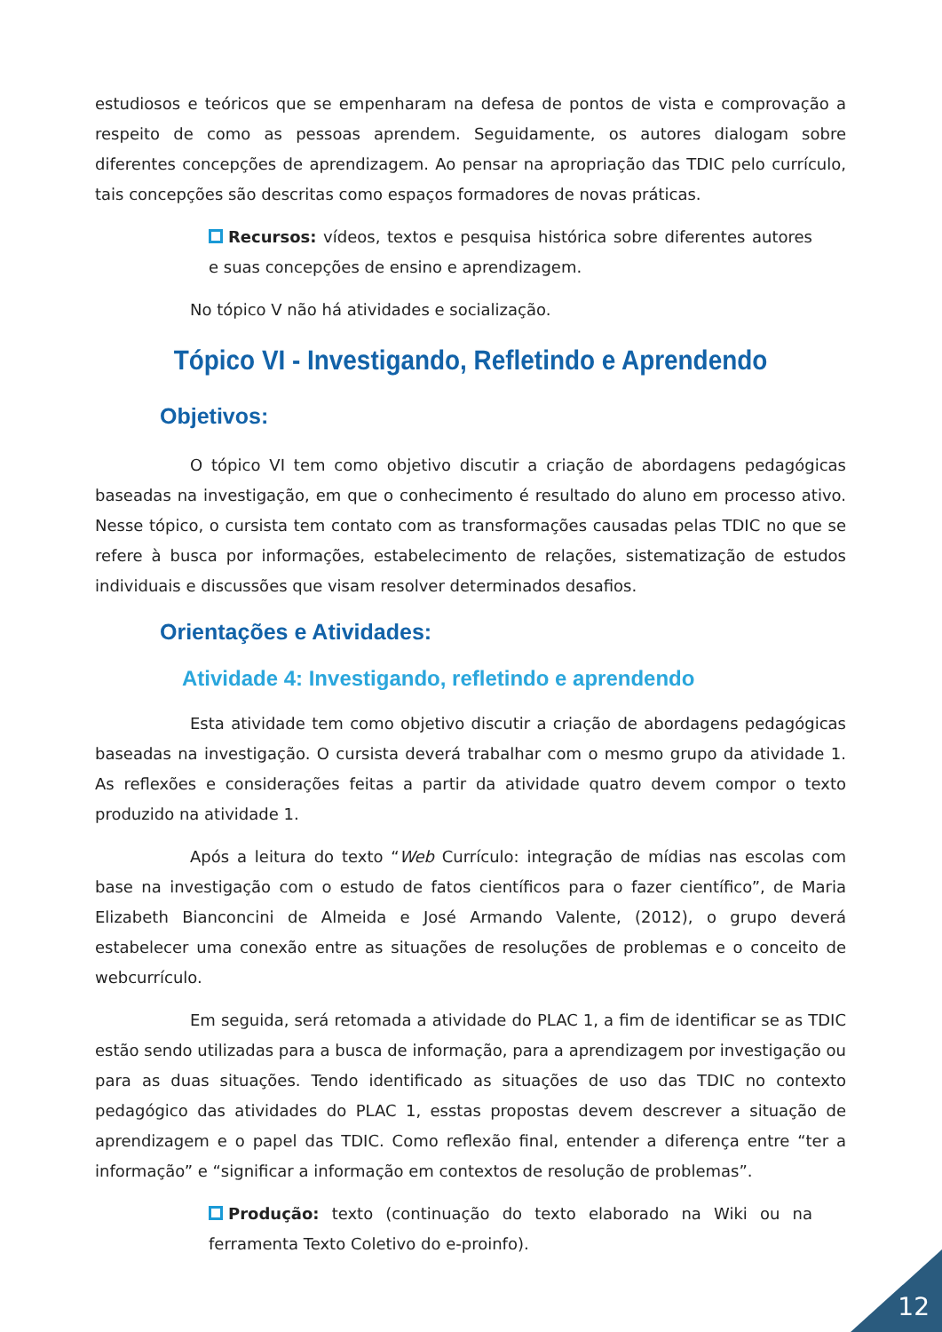estudiosos e teóricos que se empenharam na defesa de pontos de vista e comprovação a respeito de como as pessoas aprendem. Seguidamente, os autores dialogam sobre diferentes concepções de aprendizagem. Ao pensar na apropriação das TDIC pelo currículo, tais concepções são descritas como espaços formadores de novas práticas.
Recursos: vídeos, textos e pesquisa histórica sobre diferentes autores e suas concepções de ensino e aprendizagem.
No tópico V não há atividades e socialização.
Tópico VI - Investigando, Refletindo e Aprendendo
Objetivos:
O tópico VI tem como objetivo discutir a criação de abordagens pedagógicas baseadas na investigação, em que o conhecimento é resultado do aluno em processo ativo. Nesse tópico, o cursista tem contato com as transformações causadas pelas TDIC no que se refere à busca por informações, estabelecimento de relações, sistematização de estudos individuais e discussões que visam resolver determinados desafios.
Orientações e Atividades:
Atividade 4: Investigando, refletindo e aprendendo
Esta atividade tem como objetivo discutir a criação de abordagens pedagógicas baseadas na investigação. O cursista deverá trabalhar com o mesmo grupo da atividade 1. As reflexões e considerações feitas a partir da atividade quatro devem compor o texto produzido na atividade 1.
Após a leitura do texto “Web Currículo: integração de mídias nas escolas com base na investigação com o estudo de fatos científicos para o fazer científico”, de Maria Elizabeth Bianconcini de Almeida e José Armando Valente, (2012), o grupo deverá estabelecer uma conexão entre as situações de resoluções de problemas e o conceito de webcurrículo.
Em seguida, será retomada a atividade do PLAC 1, a fim de identificar se as TDIC estão sendo utilizadas para a busca de informação, para a aprendizagem por investigação ou para as duas situações. Tendo identificado as situações de uso das TDIC no contexto pedagógico das atividades do PLAC 1, esstas propostas devem descrever a situação de aprendizagem e o papel das TDIC. Como reflexão final, entender a diferença entre “ter a informação” e “significar a informação em contextos de resolução de problemas”.
Produção: texto (continuação do texto elaborado na Wiki ou na ferramenta Texto Coletivo do e-proinfo).
12